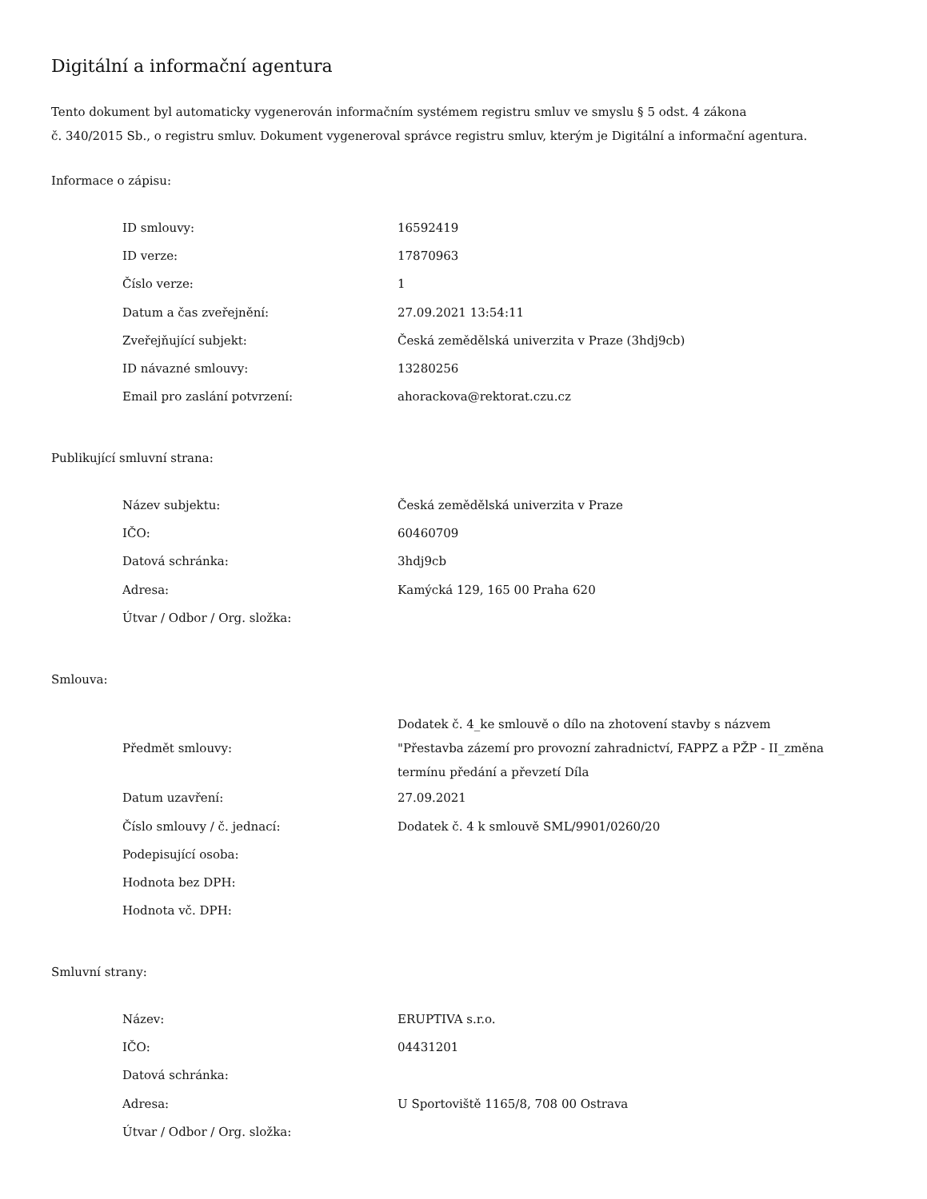Digitální a informační agentura
Tento dokument byl automaticky vygenerován informačním systémem registru smluv ve smyslu § 5 odst. 4 zákona
č. 340/2015 Sb., o registru smluv. Dokument vygeneroval správce registru smluv, kterým je Digitální a informační agentura.
Informace o zápisu:
| ID smlouvy: | 16592419 |
| ID verze: | 17870963 |
| Číslo verze: | 1 |
| Datum a čas zveřejnění: | 27.09.2021 13:54:11 |
| Zveřejňující subjekt: | Česká zemědělská univerzita v Praze (3hdj9cb) |
| ID návazné smlouvy: | 13280256 |
| Email pro zaslání potvrzení: | ahorackova@rektorat.czu.cz |
Publikující smluvní strana:
| Název subjektu: | Česká zemědělská univerzita v Praze |
| IČO: | 60460709 |
| Datová schránka: | 3hdj9cb |
| Adresa: | Kamýcká 129, 165 00 Praha 620 |
| Útvar / Odbor / Org. složka: | |
Smlouva:
| Předmět smlouvy: | Dodatek č. 4_ke smlouvě o dílo na zhotovení stavby s názvem "Přestavba zázemí pro provozní zahradnictví, FAPPZ a PŽP - II_změna termínu předání a převzetí Díla |
| Datum uzavření: | 27.09.2021 |
| Číslo smlouvy / č. jednací: | Dodatek č. 4 k smlouvě SML/9901/0260/20 |
| Podepisující osoba: | |
| Hodnota bez DPH: | |
| Hodnota vč. DPH: | |
Smluvní strany:
| Název: | ERUPTIVA s.r.o. |
| IČO: | 04431201 |
| Datová schránka: | |
| Adresa: | U Sportoviště 1165/8, 708 00 Ostrava |
| Útvar / Odbor / Org. složka: | |